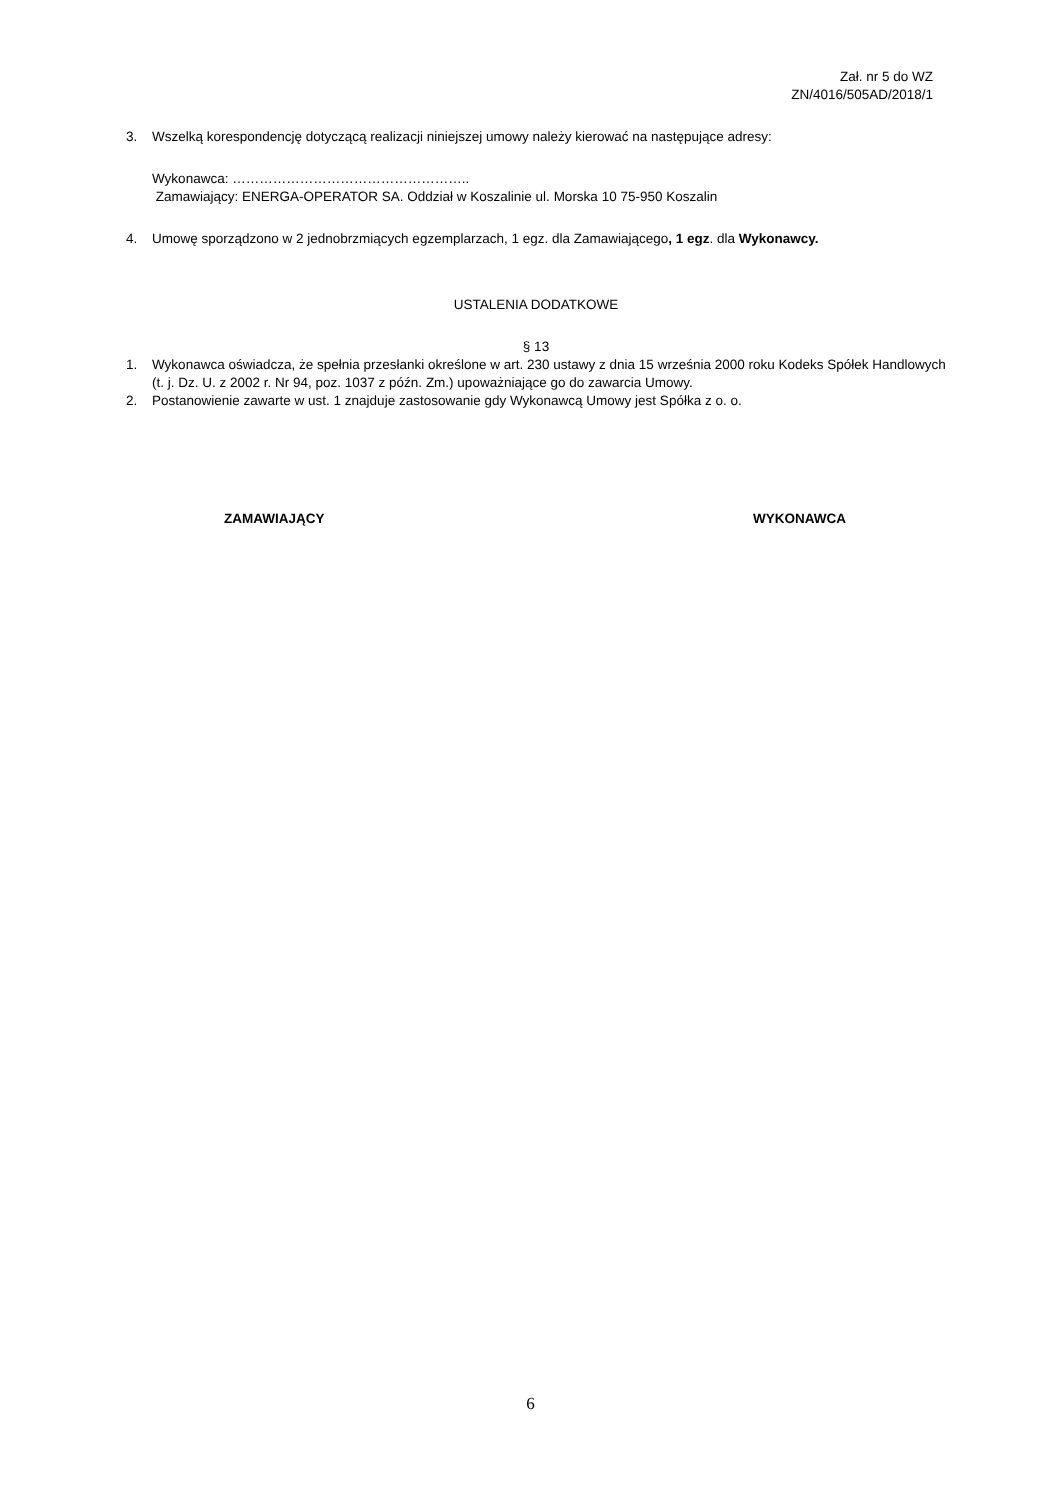Zał. nr 5 do WZ
ZN/4016/505AD/2018/1
3. Wszelką korespondencję dotyczącą realizacji niniejszej umowy należy kierować na następujące adresy:
Wykonawca: ……………………………………………..
Zamawiający: ENERGA-OPERATOR SA. Oddział w Koszalinie ul. Morska 10 75-950 Koszalin
4. Umowę sporządzono w 2 jednobrzmiących egzemplarzach, 1 egz. dla Zamawiającego, 1 egz. dla Wykonawcy.
USTALENIA DODATKOWE
§ 13
1. Wykonawca oświadcza, że spełnia przesłanki określone w art. 230 ustawy z dnia 15 września 2000 roku Kodeks Spółek Handlowych (t. j. Dz. U. z 2002 r. Nr 94, poz. 1037 z późn. Zm.) upoważniające go do zawarcia Umowy.
2. Postanowienie zawarte w ust. 1 znajduje zastosowanie gdy Wykonawcą Umowy jest Spółka z o. o.
ZAMAWIAJĄCY WYKONAWCA
6